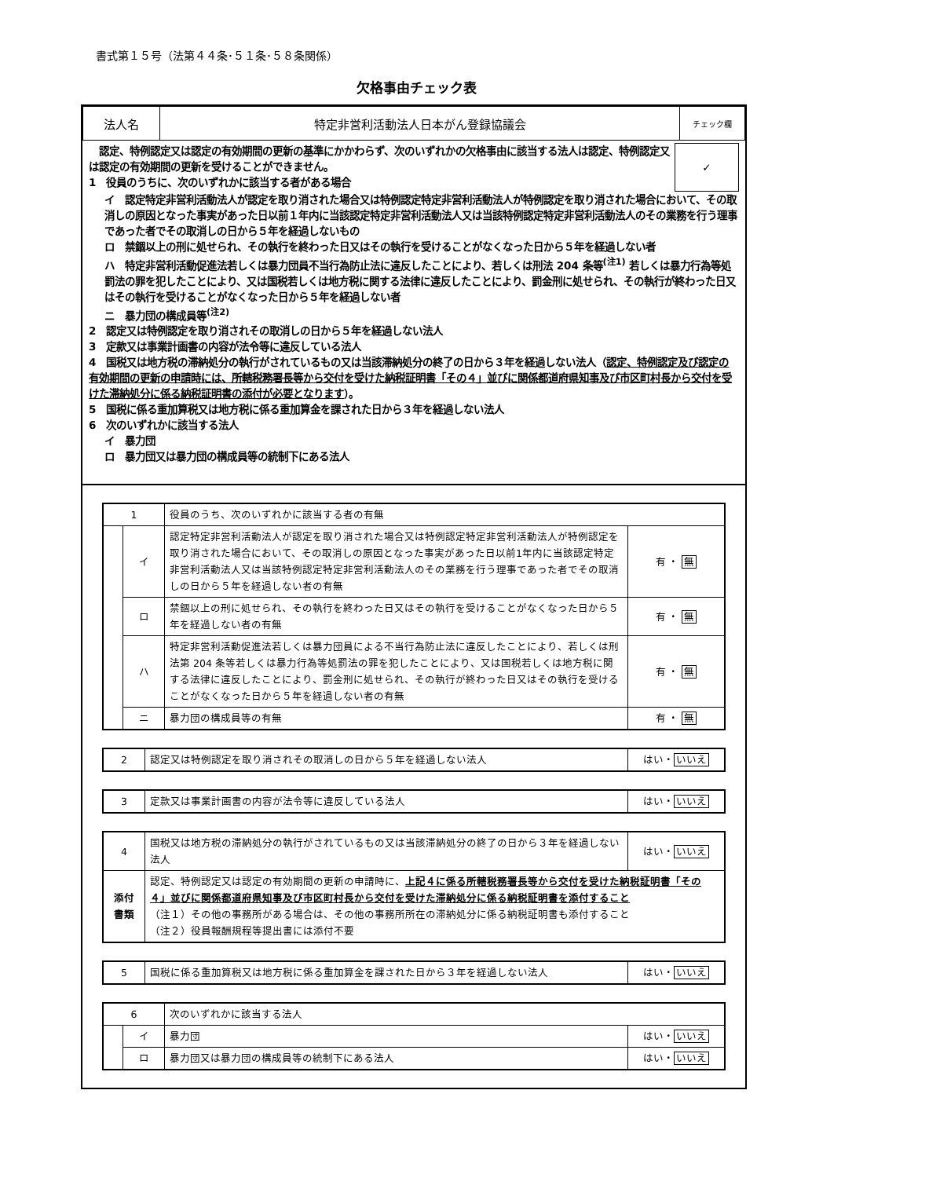書式第１５号（法第４４条･５１条･５８条関係）
欠格事由チェック表
| 法人名 | 特定非営利活動法人日本がん登録協議会 | チェック欄 |
　認定、特例認定又は認定の有効期間の更新の基準にかかわらず、次のいずれかの欠格事由に該当する法人は認定、特例認定又は認定の有効期間の更新を受けることができません。
1　役員のうちに、次のいずれかに該当する者がある場合
✓
イ　認定特定非営利活動法人が認定を取り消された場合又は特例認定特定非営利活動法人が特例認定を取り消された場合において、その取消しの原因となった事実があった日以前１年内に当該認定特定非営利活動法人又は当該特例認定特定非営利活動法人のその業務を行う理事であった者でその取消しの日から５年を経過しないもの
ロ　禁錮以上の刑に処せられ、その執行を終わった日又はその執行を受けることがなくなった日から５年を経過しない者
ハ　特定非営利活動促進法若しくは暴力団員不当行為防止法に違反したことにより、若しくは刑法 204 条等<sup>(注1)</sup> 若しくは暴力行為等処罰法の罪を犯したことにより、又は国税若しくは地方税に関する法律に違反したことにより、罰金刑に処せられ、その執行が終わった日又はその執行を受けることがなくなった日から５年を経過しない者
ニ　暴力団の構成員等<sup>(注2)</sup>
2　認定又は特例認定を取り消されその取消しの日から５年を経過しない法人
3　定款又は事業計画書の内容が法令等に違反している法人
4　国税又は地方税の滞納処分の執行がされているもの又は当該滞納処分の終了の日から３年を経過しない法人（認定、特例認定及び認定の有効期間の更新の申請時には、所轄税務署長等から交付を受けた納税証明書「その４」並びに関係都道府県知事及び市区町村長から交付を受けた滞納処分に係る納税証明書の添付が必要となります）。
5　国税に係る重加算税又は地方税に係る重加算金を課された日から３年を経過しない法人
6　次のいずれかに該当する法人
イ　暴力団
ロ　暴力団又は暴力団の構成員等の統制下にある法人
| 1 | | 役員のうち、次のいずれかに該当する者の有無 | |
| | イ | 認定特定非営利活動法人が認定を取り消された場合又は特例認定特定非営利活動法人が特例認定を取り消された場合において、その取消しの原因となった事実があった日以前1年内に当該認定特定非営利活動法人又は当該特例認定特定非営利活動法人のその業務を行う理事であった者でその取消しの日から５年を経過しない者の有無 | 有 ・ 無 |
| | ロ | 禁錮以上の刑に処せられ、その執行を終わった日又はその執行を受けることがなくなった日から５年を経過しない者の有無 | 有 ・ 無 |
| | ハ | 特定非営利活動促進法若しくは暴力団員による不当行為防止法に違反したことにより、若しくは刑法第 204 条等若しくは暴力行為等処罰法の罪を犯したことにより、又は国税若しくは地方税に関する法律に違反したことにより、罰金刑に処せられ、その執行が終わった日又はその執行を受けることがなくなった日から５年を経過しない者の有無 | 有 ・ 無 |
| | ニ | 暴力団の構成員等の有無 | 有 ・ 無 |
| 2 | 認定又は特例認定を取り消されその取消しの日から５年を経過しない法人 | はい・ いいえ |
| 3 | 定款又は事業計画書の内容が法令等に違反している法人 | はい・ いいえ |
| 4 | 国税又は地方税の滞納処分の執行がされているもの又は当該滞納処分の終了の日から３年を経過しない法人 | はい・ いいえ |
| 添付 書類 | 認定、特例認定又は認定の有効期間の更新の申請時に、 上記４に係る所轄税務署長等から交付を受けた納税証明書「その４」並びに関係都道府県知事及び市区町村長から交付を受けた滞納処分に係る納税証明書を添付すること （注１）その他の事務所がある場合は、その他の事務所所在の滞納処分に係る納税証明書も添付すること （注２）役員報酬規程等提出書には添付不要 | |
| 5 | 国税に係る重加算税又は地方税に係る重加算金を課された日から３年を経過しない法人 | はい・ いいえ |
| 6 | | 次のいずれかに該当する法人 | |
| | イ | 暴力団 | はい・ いいえ |
| | ロ | 暴力団又は暴力団の構成員等の統制下にある法人 | はい・ いいえ |